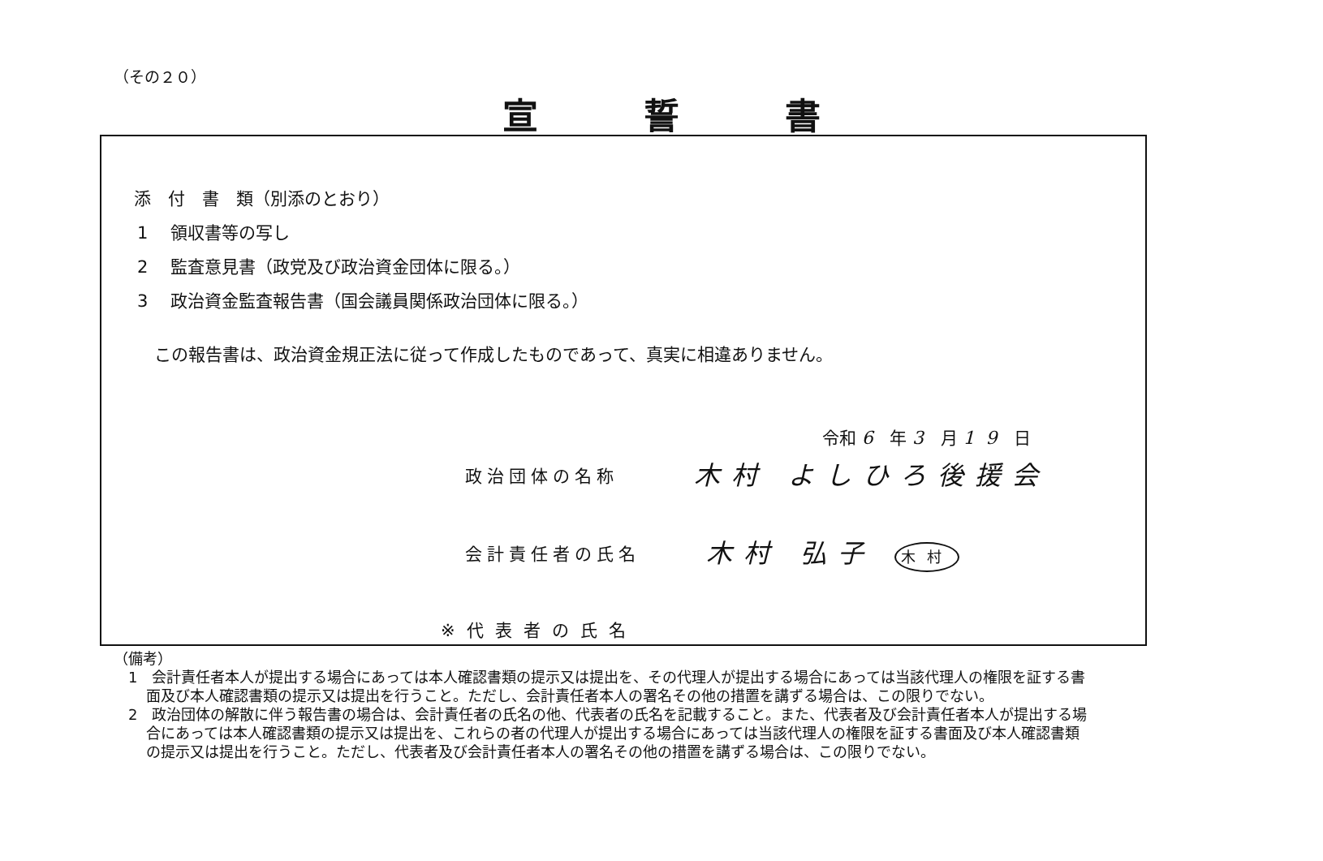（その２０）
宣誓書
添　付　書　類（別添のとおり）
1　 領収書等の写し
2　 監査意見書（政党及び政治資金団体に限る。）
3　 政治資金監査報告書（国会議員関係政治団体に限る。）
この報告書は、政治資金規正法に従って作成したものであって、真実に相違ありません。
令和 6 年 3 月 19 日
政治団体の名称 木村 よしひろ後援会
会計責任者の氏名 木村 弘子 木村
※代表者の氏名
（備考）
1　会計責任者本人が提出する場合にあっては本人確認書類の提示又は提出を、その代理人が提出する場合にあっては当該代理人の権限を証する書面及び本人確認書類の提示又は提出を行うこと。ただし、会計責任者本人の署名その他の措置を講ずる場合は、この限りでない。
2　政治団体の解散に伴う報告書の場合は、会計責任者の氏名の他、代表者の氏名を記載すること。また、代表者及び会計責任者本人が提出する場合にあっては本人確認書類の提示又は提出を、これらの者の代理人が提出する場合にあっては当該代理人の権限を証する書面及び本人確認書類の提示又は提出を行うこと。ただし、代表者及び会計責任者本人の署名その他の措置を講ずる場合は、この限りでない。